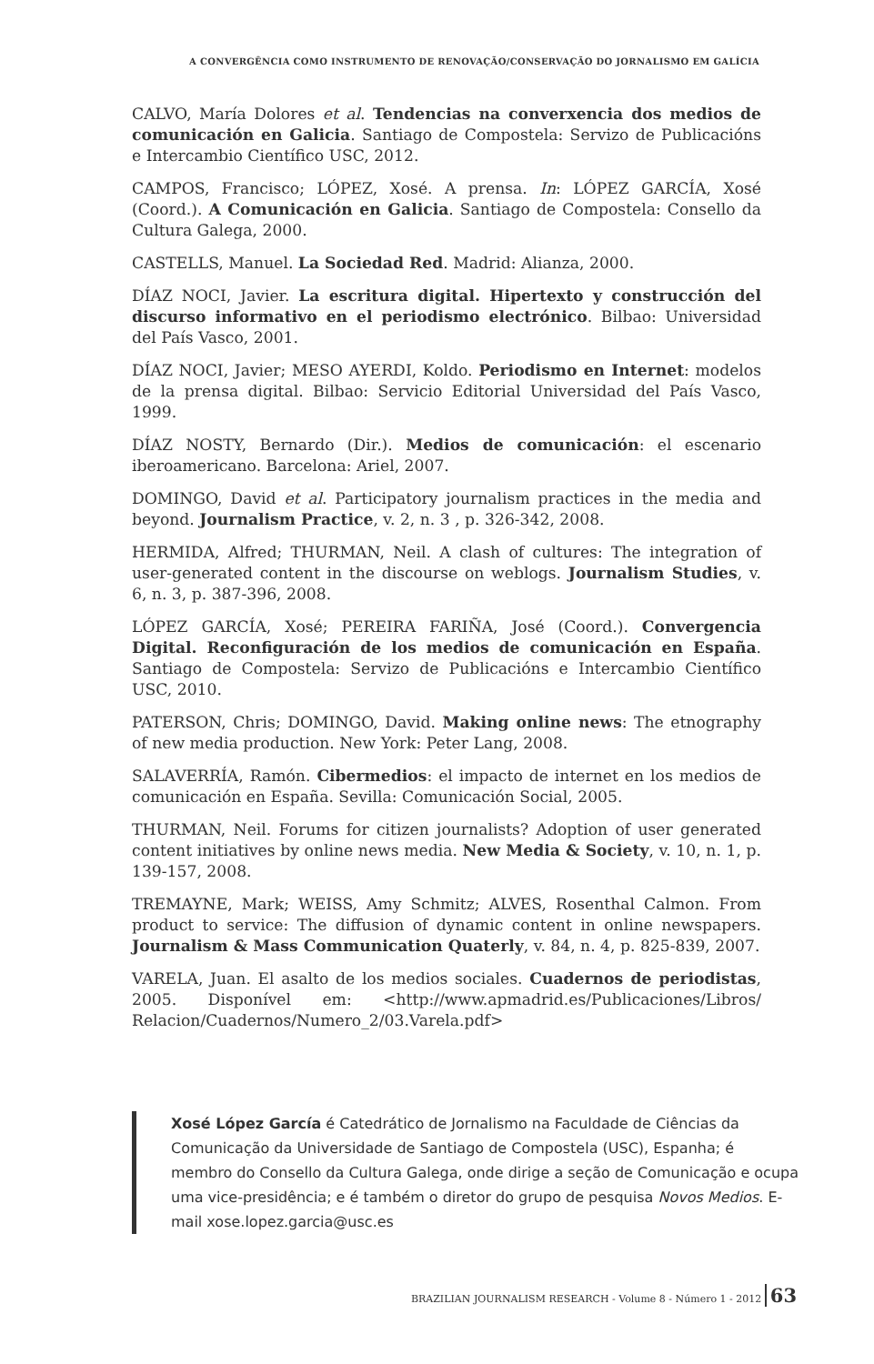A CONVERGÊNCIA COMO INSTRUMENTO DE RENOVAÇÃO/CONSERVAÇÃO DO JORNALISMO EM GALÍCIA
CALVO, María Dolores et al. Tendencias na converxencia dos medios de comunicación en Galicia. Santiago de Compostela: Servizo de Publicacións e Intercambio Científico USC, 2012.
CAMPOS, Francisco; LÓPEZ, Xosé. A prensa. In: LÓPEZ GARCÍA, Xosé (Coord.). A Comunicación en Galicia. Santiago de Compostela: Consello da Cultura Galega, 2000.
CASTELLS, Manuel. La Sociedad Red. Madrid: Alianza, 2000.
DÍAZ NOCI, Javier. La escritura digital. Hipertexto y construcción del discurso informativo en el periodismo electrónico. Bilbao: Universidad del País Vasco, 2001.
DÍAZ NOCI, Javier; MESO AYERDI, Koldo. Periodismo en Internet: modelos de la prensa digital. Bilbao: Servicio Editorial Universidad del País Vasco, 1999.
DÍAZ NOSTY, Bernardo (Dir.). Medios de comunicación: el escenario iberoamericano. Barcelona: Ariel, 2007.
DOMINGO, David et al. Participatory journalism practices in the media and beyond. Journalism Practice, v. 2, n. 3 , p. 326-342, 2008.
HERMIDA, Alfred; THURMAN, Neil. A clash of cultures: The integration of user-generated content in the discourse on weblogs. Journalism Studies, v. 6, n. 3, p. 387-396, 2008.
LÓPEZ GARCÍA, Xosé; PEREIRA FARIÑA, José (Coord.). Convergencia Digital. Reconfiguración de los medios de comunicación en España. Santiago de Compostela: Servizo de Publicacións e Intercambio Científico USC, 2010.
PATERSON, Chris; DOMINGO, David. Making online news: The etnography of new media production. New York: Peter Lang, 2008.
SALAVERRÍA, Ramón. Cibermedios: el impacto de internet en los medios de comunicación en España. Sevilla: Comunicación Social, 2005.
THURMAN, Neil. Forums for citizen journalists? Adoption of user generated content initiatives by online news media. New Media & Society, v. 10, n. 1, p. 139-157, 2008.
TREMAYNE, Mark; WEISS, Amy Schmitz; ALVES, Rosenthal Calmon. From product to service: The diffusion of dynamic content in online newspapers. Journalism & Mass Communication Quaterly, v. 84, n. 4, p. 825-839, 2007.
VARELA, Juan. El asalto de los medios sociales. Cuadernos de periodistas, 2005. Disponível em: <http://www.apmadrid.es/Publicaciones/Libros/ Relacion/Cuadernos/Numero_2/03.Varela.pdf>
Xosé López García é Catedrático de Jornalismo na Faculdade de Ciências da Comunicação da Universidade de Santiago de Compostela (USC), Espanha; é membro do Consello da Cultura Galega, onde dirige a seção de Comunicação e ocupa uma vice-presidência; e é também o diretor do grupo de pesquisa Novos Medios. E-mail xose.lopez.garcia@usc.es
BRAZILIAN JOURNALISM RESEARCH - Volume 8 - Número 1 - 2012 63